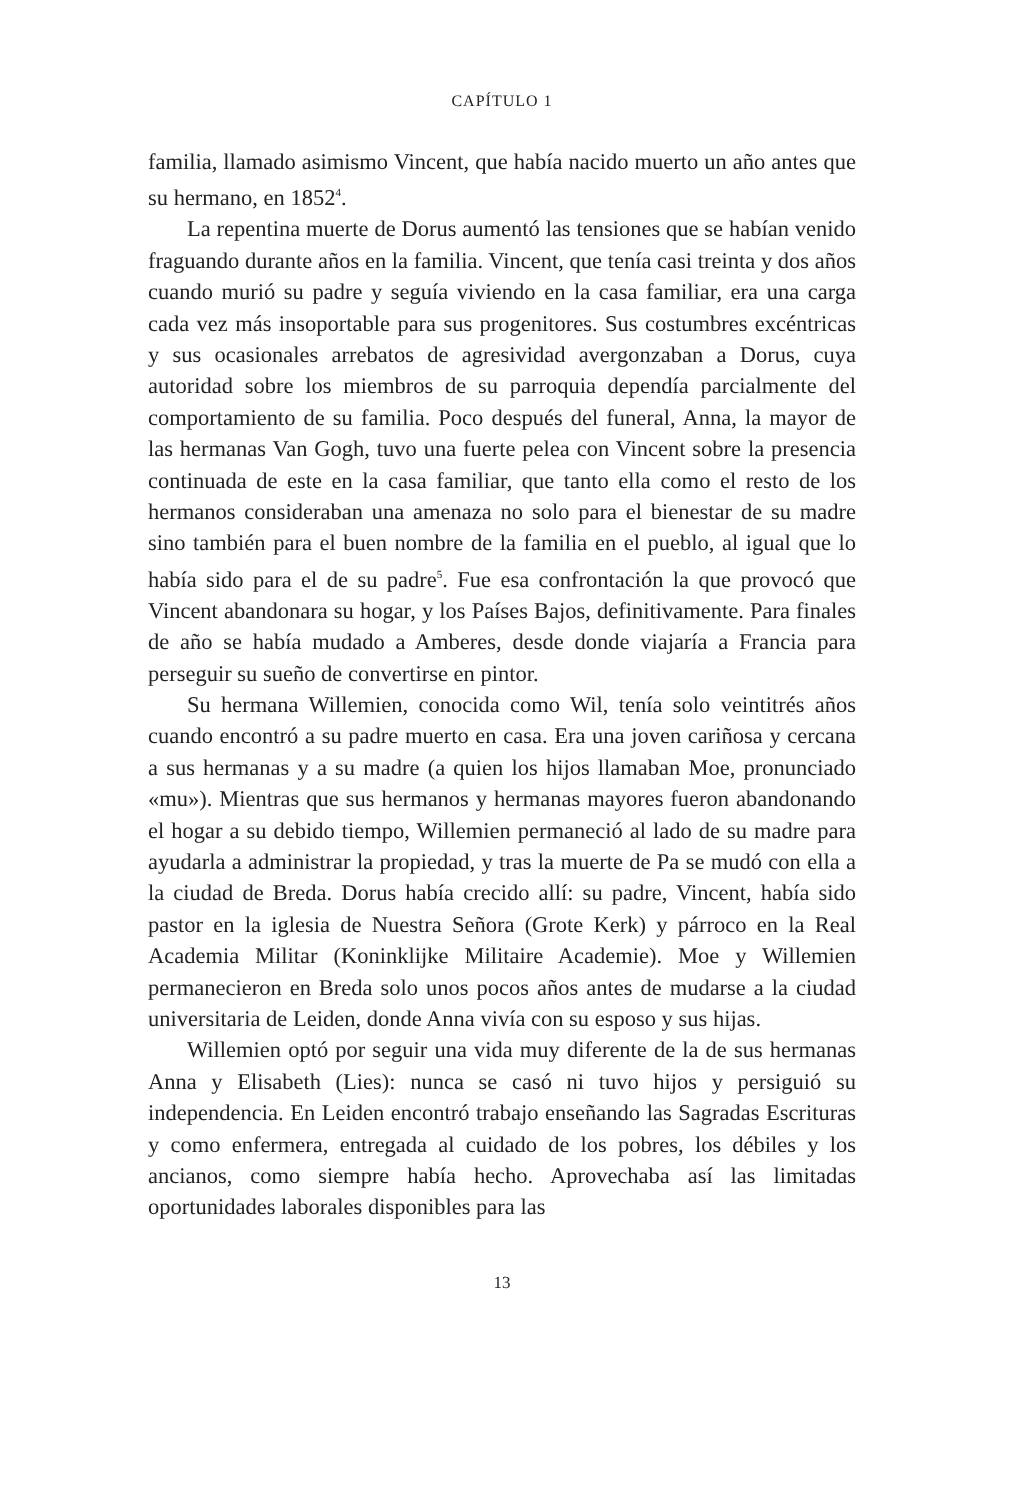CAPÍTULO 1
familia, llamado asimismo Vincent, que había nacido muerto un año antes que su hermano, en 1852<sup>4</sup>.
La repentina muerte de Dorus aumentó las tensiones que se habían venido fraguando durante años en la familia. Vincent, que tenía casi treinta y dos años cuando murió su padre y seguía viviendo en la casa familiar, era una carga cada vez más insoportable para sus progenitores. Sus costumbres excéntricas y sus ocasionales arrebatos de agresividad avergonzaban a Dorus, cuya autoridad sobre los miembros de su parroquia dependía parcialmente del comportamiento de su familia. Poco después del funeral, Anna, la mayor de las hermanas Van Gogh, tuvo una fuerte pelea con Vincent sobre la presencia continuada de este en la casa familiar, que tanto ella como el resto de los hermanos consideraban una amenaza no solo para el bienestar de su madre sino también para el buen nombre de la familia en el pueblo, al igual que lo había sido para el de su padre<sup>5</sup>. Fue esa confrontación la que provocó que Vincent abandonara su hogar, y los Países Bajos, definitivamente. Para finales de año se había mudado a Amberes, desde donde viajaría a Francia para perseguir su sueño de convertirse en pintor.
Su hermana Willemien, conocida como Wil, tenía solo veintitrés años cuando encontró a su padre muerto en casa. Era una joven cariñosa y cercana a sus hermanas y a su madre (a quien los hijos llamaban Moe, pronunciado «mu»). Mientras que sus hermanos y hermanas mayores fueron abandonando el hogar a su debido tiempo, Willemien permaneció al lado de su madre para ayudarla a administrar la propiedad, y tras la muerte de Pa se mudó con ella a la ciudad de Breda. Dorus había crecido allí: su padre, Vincent, había sido pastor en la iglesia de Nuestra Señora (Grote Kerk) y párroco en la Real Academia Militar (Koninklijke Militaire Academie). Moe y Willemien permanecieron en Breda solo unos pocos años antes de mudarse a la ciudad universitaria de Leiden, donde Anna vivía con su esposo y sus hijas.
Willemien optó por seguir una vida muy diferente de la de sus hermanas Anna y Elisabeth (Lies): nunca se casó ni tuvo hijos y persiguió su independencia. En Leiden encontró trabajo enseñando las Sagradas Escrituras y como enfermera, entregada al cuidado de los pobres, los débiles y los ancianos, como siempre había hecho. Aprovechaba así las limitadas oportunidades laborales disponibles para las
13